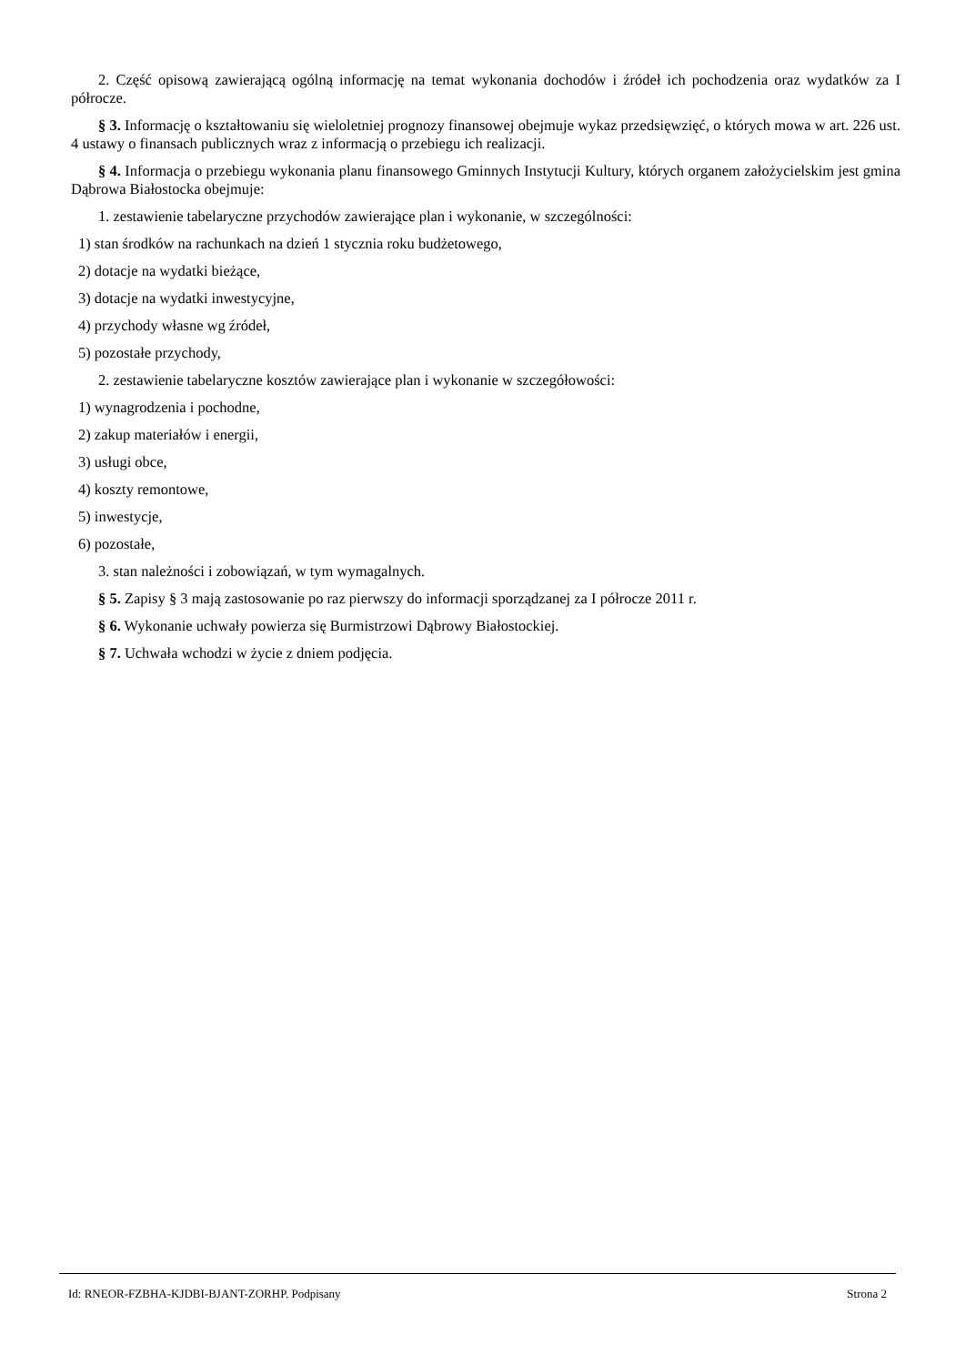2. Część opisową zawierającą ogólną informację na temat wykonania dochodów i źródeł ich pochodzenia oraz wydatków za I półrocze.
§ 3. Informację o kształtowaniu się wieloletniej prognozy finansowej obejmuje wykaz przedsięwzięć, o których mowa w art. 226 ust. 4 ustawy o finansach publicznych wraz z informacją o przebiegu ich realizacji.
§ 4. Informacja o przebiegu wykonania planu finansowego Gminnych Instytucji Kultury, których organem założycielskim jest gmina Dąbrowa Białostocka obejmuje:
1. zestawienie tabelaryczne przychodów zawierające plan i wykonanie, w szczególności:
1) stan środków na rachunkach na dzień 1 stycznia roku budżetowego,
2) dotacje na wydatki bieżące,
3) dotacje na wydatki inwestycyjne,
4) przychody własne wg źródeł,
5) pozostałe przychody,
2. zestawienie tabelaryczne kosztów zawierające plan i wykonanie w szczegółowości:
1) wynagrodzenia i pochodne,
2) zakup materiałów i energii,
3) usługi obce,
4) koszty remontowe,
5) inwestycje,
6) pozostałe,
3. stan należności i zobowiązań, w tym wymagalnych.
§ 5. Zapisy § 3 mają zastosowanie po raz pierwszy do informacji sporządzanej za I półrocze 2011 r.
§ 6. Wykonanie uchwały powierza się Burmistrzowi Dąbrowy Białostockiej.
§ 7. Uchwała wchodzi w życie z dniem podjęcia.
Id: RNEOR-FZBHA-KJDBI-BJANT-ZORHP. Podpisany Strona 2